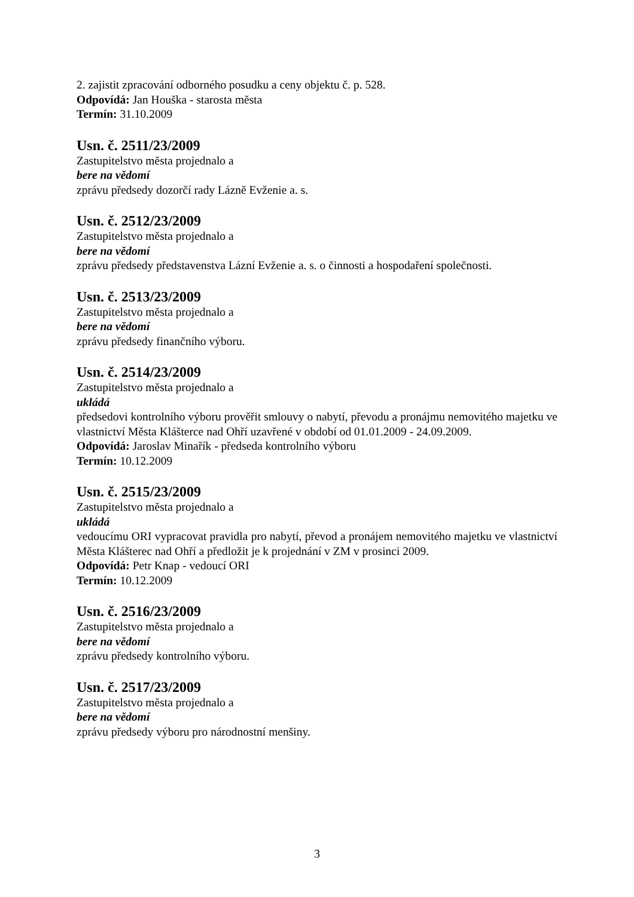2. zajistit zpracování odborného posudku a ceny objektu č. p. 528.
Odpovídá: Jan Houška - starosta města
Termín: 31.10.2009
Usn. č. 2511/23/2009
Zastupitelstvo města projednalo a
bere na vědomí
zprávu předsedy dozorčí rady Lázně Evženie a. s.
Usn. č. 2512/23/2009
Zastupitelstvo města projednalo a
bere na vědomí
zprávu předsedy představenstva Lázní Evženie a. s. o činnosti a hospodaření společnosti.
Usn. č. 2513/23/2009
Zastupitelstvo města projednalo a
bere na vědomí
zprávu předsedy finančního výboru.
Usn. č. 2514/23/2009
Zastupitelstvo města projednalo a
ukládá
předsedovi kontrolního výboru prověřit smlouvy o nabytí, převodu a pronájmu nemovitého majetku ve vlastnictví Města Klášterce nad Ohří uzavřené v období od 01.01.2009 - 24.09.2009.
Odpovídá: Jaroslav Minařík - předseda kontrolního výboru
Termín: 10.12.2009
Usn. č. 2515/23/2009
Zastupitelstvo města projednalo a
ukládá
vedoucímu ORI vypracovat pravidla pro nabytí, převod a pronájem nemovitého majetku ve vlastnictví Města Klášterec nad Ohří a předložit je k projednání v ZM v prosinci 2009.
Odpovídá: Petr Knap - vedoucí ORI
Termín: 10.12.2009
Usn. č. 2516/23/2009
Zastupitelstvo města projednalo a
bere na vědomí
zprávu předsedy kontrolního výboru.
Usn. č. 2517/23/2009
Zastupitelstvo města projednalo a
bere na vědomí
zprávu předsedy výboru pro národnostní menšiny.
3